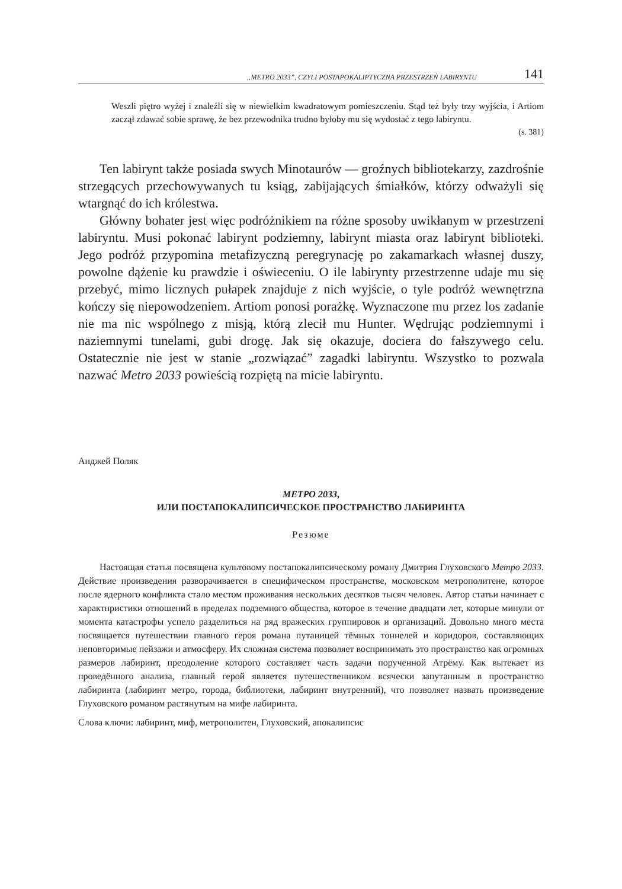„METRO 2033”, CZYLI POSTAPOKALIPTYCZNA PRZESTRZEŃ LABIRYNTU 141
Weszli piętro wyżej i znaleźli się w niewielkim kwadratowym pomieszczeniu. Stąd też były trzy wyjścia, i Artiom zaczął zdawać sobie sprawę, że bez przewodnika trudno byłoby mu się wydostać z tego labiryntu.
(s. 381)
Ten labirynt także posiada swych Minotaurów — groźnych bibliotekarzy, zazdrośnie strzegących przechowywanych tu ksiąg, zabijających śmiałków, którzy odważyli się wtargnąć do ich królestwa.
Główny bohater jest więc podróżnikiem na różne sposoby uwikłanym w przestrzeni labiryntu. Musi pokonać labirynt podziemny, labirynt miasta oraz labirynt biblioteki. Jego podróż przypomina metafizyczną peregrynację po zakamarkach własnej duszy, powolne dążenie ku prawdzie i oświeceniu. O ile labirynty przestrzenne udaje mu się przebyć, mimo licznych pułapek znajduje z nich wyjście, o tyle podróż wewnętrzna kończy się niepowodzeniem. Artiom ponosi porażkę. Wyznaczone mu przez los zadanie nie ma nic wspólnego z misją, którą zlecił mu Hunter. Wędrując podziemnymi i naziemnymi tunelami, gubi drogę. Jak się okazuje, dociera do fałszywego celu. Ostatecznie nie jest w stanie „rozwiązać” zagadki labiryntu. Wszystko to pozwala nazwać Metro 2033 powieścią rozpiętą na micie labiryntu.
Анджей Поляк
МЕТРО 2033,
ИЛИ ПОСТАПОКАЛИПСИЧЕСКОЕ ПРОСТРАНСТВО ЛАБИРИНТА
Резюме
Настоящая статья посвящена культовому постапокалипсическому роману Дмитрия Глуховского Метро 2033. Действие произведения разворачивается в специфическом пространстве, московском метрополитене, которое после ядерного конфликта стало местом проживания нескольких десятков тысяч человек. Автор статьи начинает с характнристики отношений в пределах подземного общества, которое в течение двадцати лет, которые минули от момента катастрофы успело разделиться на ряд вражеских группировок и организаций. Довольно много места посвящается путешествии главного героя романа путаницей тёмных тоннелей и коридоров, составляющих неповторимые пейзажи и атмосферу. Их сложная система позволяет воспринимать это пространство как огромных размеров лабиринт, преодоление которого составляет часть задачи порученной Атрёму. Как вытекает из проведённого анализа, главный герой является путешественником всячески запутанным в пространство лабиринта (лабиринт метро, города, библиотеки, лабиринт внутренний), что позволяет назвать произведение Глуховского романом растянутым на мифе лабиринта.
Слова ключи: лабиринт, миф, метрополитен, Глуховский, апокалипсис